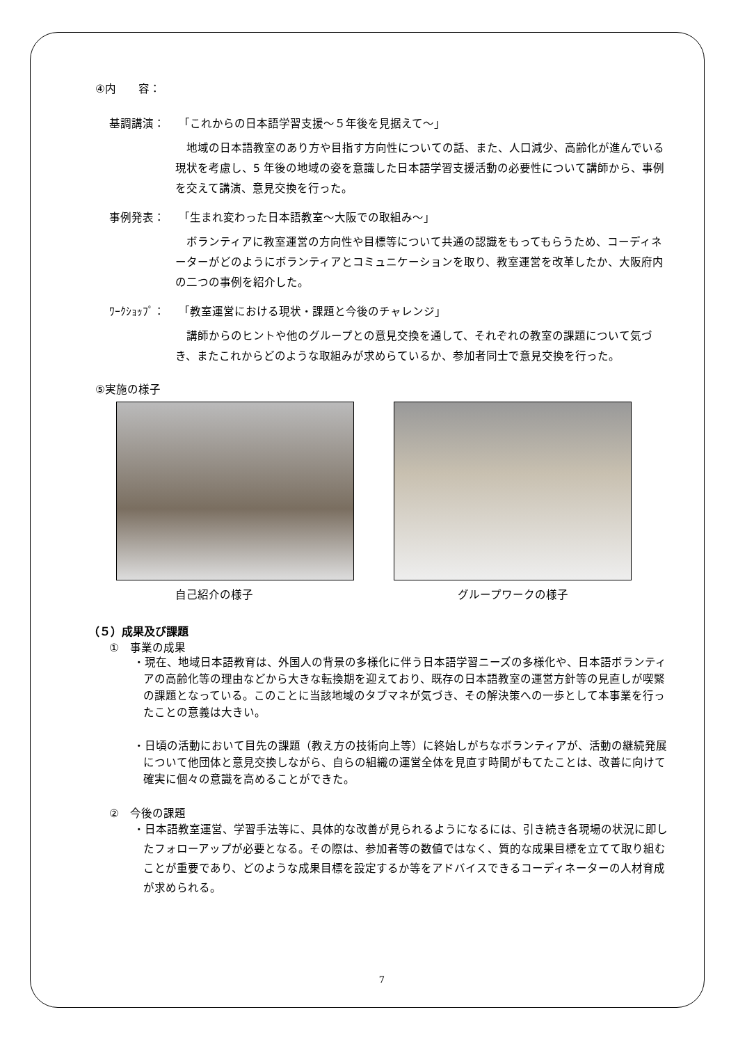④内　　容：
基調講演： 「これからの日本語学習支援～５年後を見据えて～」
　地域の日本語教室のあり方や目指す方向性についての話、また、人口減少、高齢化が進んでいる現状を考慮し、5 年後の地域の姿を意識した日本語学習支援活動の必要性について講師から、事例を交えて講演、意見交換を行った。
事例発表： 「生まれ変わった日本語教室～大阪での取組み～」
　ボランティアに教室運営の方向性や目標等について共通の認識をもってもらうため、コーディネーターがどのようにボランティアとコミュニケーションを取り、教室運営を改革したか、大阪府内の二つの事例を紹介した。
ﾜｰｸｼｮｯﾌﾟ： 「教室運営における現状・課題と今後のチャレンジ」
　講師からのヒントや他のグループとの意見交換を通して、それぞれの教室の課題について気づき、またこれからどのような取組みが求めらているか、参加者同士で意見交換を行った。
⑤実施の様子
自己紹介の様子 グループワークの様子
（５）成果及び課題
①　事業の成果
・現在、地域日本語教育は、外国人の背景の多様化に伴う日本語学習ニーズの多様化や、日本語ボランティアの高齢化等の理由などから大きな転換期を迎えており、既存の日本語教室の運営方針等の見直しが喫緊の課題となっている。このことに当該地域のタブマネが気づき、その解決策への一歩として本事業を行ったことの意義は大きい。
・日頃の活動において目先の課題（教え方の技術向上等）に終始しがちなボランティアが、活動の継続発展について他団体と意見交換しながら、自らの組織の運営全体を見直す時間がもてたことは、改善に向けて確実に個々の意識を高めることができた。
②　今後の課題
・日本語教室運営、学習手法等に、具体的な改善が見られるようになるには、引き続き各現場の状況に即したフォローアップが必要となる。その際は、参加者等の数値ではなく、質的な成果目標を立てて取り組むことが重要であり、どのような成果目標を設定するか等をアドバイスできるコーディネーターの人材育成が求められる。
7